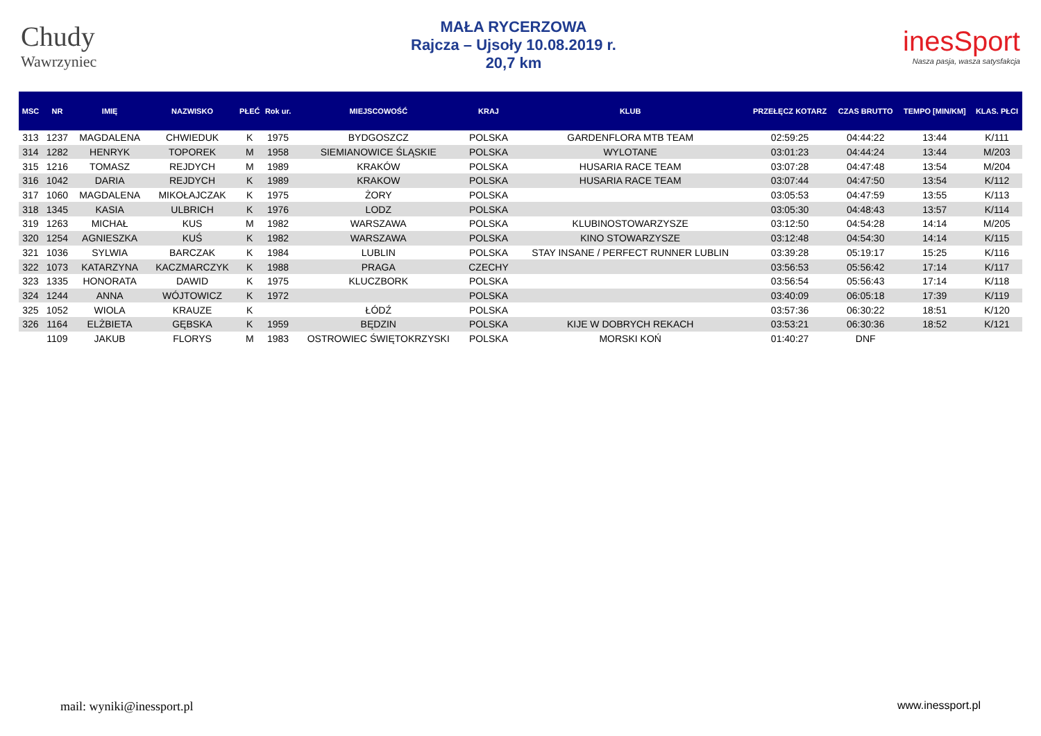Chudy
Wawrzyniec
MAŁA RYCERZOWA
Rajcza – Ujsoły 10.08.2019 r.
20,7 km
inesSport
Nasza pasja, wasza satysfakcja
| MSC | NR | IMIĘ | NAZWISKO | PŁEĆ | Rok ur. | MIEJSCOWOŚĆ | KRAJ | KLUB | PRZEŁĘCZ KOTARZ | CZAS BRUTTO | TEMPO [MIN/KM] | KLAS. PŁCI |
| --- | --- | --- | --- | --- | --- | --- | --- | --- | --- | --- | --- | --- |
| 313 | 1237 | MAGDALENA | CHWIEDUK | K | 1975 | BYDGOSZCZ | POLSKA | GARDENFLORA MTB TEAM | 02:59:25 | 04:44:22 | 13:44 | K/111 |
| 314 | 1282 | HENRYK | TOPOREK | M | 1958 | SIEMIANOWICE ŚLĄSKIE | POLSKA | WYLOTANE | 03:01:23 | 04:44:24 | 13:44 | M/203 |
| 315 | 1216 | TOMASZ | REJDYCH | M | 1989 | KRAKÓW | POLSKA | HUSARIA RACE TEAM | 03:07:28 | 04:47:48 | 13:54 | M/204 |
| 316 | 1042 | DARIA | REJDYCH | K | 1989 | KRAKOW | POLSKA | HUSARIA RACE TEAM | 03:07:44 | 04:47:50 | 13:54 | K/112 |
| 317 | 1060 | MAGDALENA | MIKOŁAJCZAK | K | 1975 | ŻORY | POLSKA | | 03:05:53 | 04:47:59 | 13:55 | K/113 |
| 318 | 1345 | KASIA | ULBRICH | K | 1976 | LODZ | POLSKA | | 03:05:30 | 04:48:43 | 13:57 | K/114 |
| 319 | 1263 | MICHAŁ | KUS | M | 1982 | WARSZAWA | POLSKA | KLUBINOSTOWARZYSZE | 03:12:50 | 04:54:28 | 14:14 | M/205 |
| 320 | 1254 | AGNIESZKA | KUŚ | K | 1982 | WARSZAWA | POLSKA | KINO STOWARZYSZE | 03:12:48 | 04:54:30 | 14:14 | K/115 |
| 321 | 1036 | SYLWIA | BARCZAK | K | 1984 | LUBLIN | POLSKA | STAY INSANE / PERFECT RUNNER LUBLIN | 03:39:28 | 05:19:17 | 15:25 | K/116 |
| 322 | 1073 | KATARZYNA | KACZMARCZYK | K | 1988 | PRAGA | CZECHY | | 03:56:53 | 05:56:42 | 17:14 | K/117 |
| 323 | 1335 | HONORATA | DAWID | K | 1975 | KLUCZBORK | POLSKA | | 03:56:54 | 05:56:43 | 17:14 | K/118 |
| 324 | 1244 | ANNA | WÓJTOWICZ | K | 1972 | | POLSKA | | 03:40:09 | 06:05:18 | 17:39 | K/119 |
| 325 | 1052 | WIOLA | KRAUZE | K | | ŁÓDŹ | POLSKA | | 03:57:36 | 06:30:22 | 18:51 | K/120 |
| 326 | 1164 | ELŻBIETA | GĘBSKA | K | 1959 | BĘDZIN | POLSKA | KIJE W DOBRYCH REKACH | 03:53:21 | 06:30:36 | 18:52 | K/121 |
| | 1109 | JAKUB | FLORYS | M | 1983 | OSTROWIEC ŚWIĘTOKRZYSKI | POLSKA | MORSKI KOŃ | 01:40:27 | DNF | | |
mail: wyniki@inessport.pl www.inessport.pl